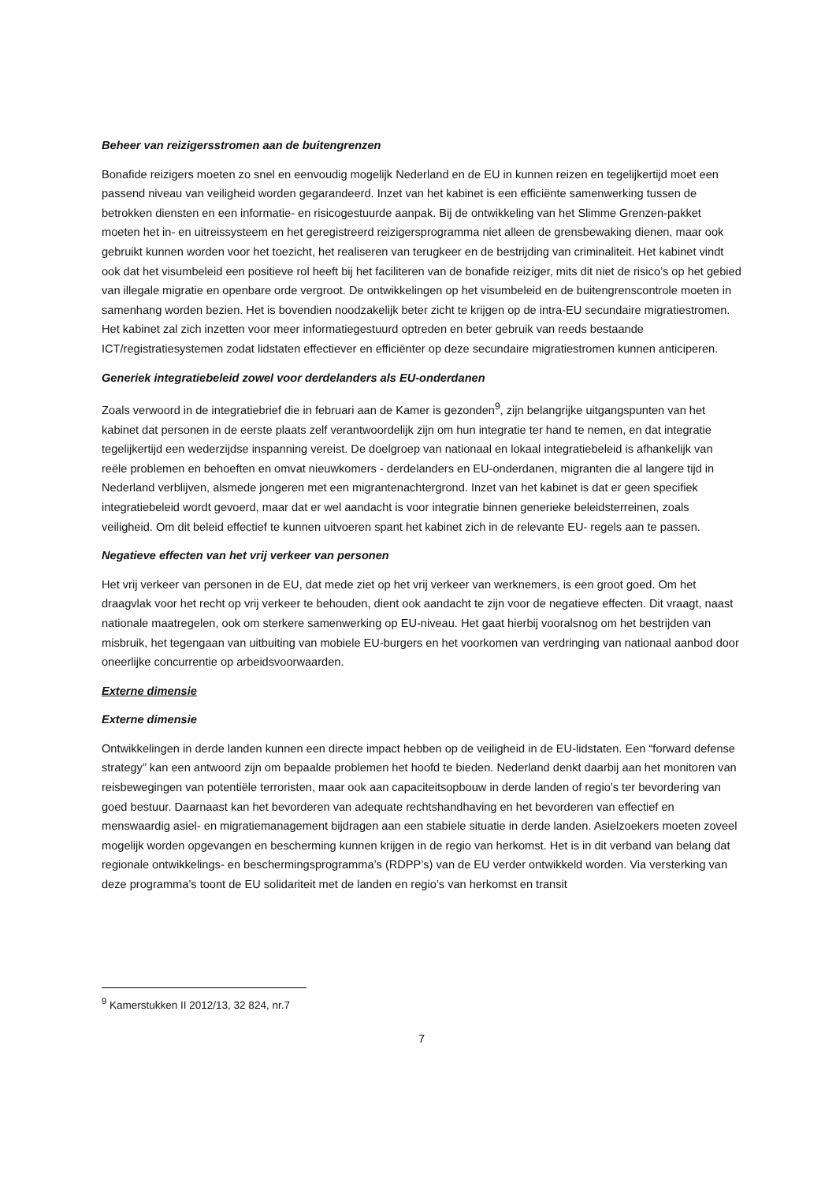Beheer van reizigersstromen aan de buitengrenzen
Bonafide reizigers moeten zo snel en eenvoudig mogelijk Nederland en de EU in kunnen reizen en tegelijkertijd moet een passend niveau van veiligheid worden gegarandeerd. Inzet van het kabinet is een efficiënte samenwerking tussen de betrokken diensten en een informatie- en risicogestuurde aanpak. Bij de ontwikkeling van het Slimme Grenzen-pakket moeten het in- en uitreissysteem en het geregistreerd reizigersprogramma niet alleen de grensbewaking dienen, maar ook gebruikt kunnen worden voor het toezicht, het realiseren van terugkeer en de bestrijding van criminaliteit. Het kabinet vindt ook dat het visumbeleid een positieve rol heeft bij het faciliteren van de bonafide reiziger, mits dit niet de risico’s op het gebied van illegale migratie en openbare orde vergroot. De ontwikkelingen op het visumbeleid en de buitengrenscontrole moeten in samenhang worden bezien. Het is bovendien noodzakelijk beter zicht te krijgen op de intra-EU secundaire migratiestromen. Het kabinet zal zich inzetten voor meer informatiegestuurd optreden en beter gebruik van reeds bestaande ICT/registratiesystemen zodat lidstaten effectiever en efficiënter op deze secundaire migratiestromen kunnen anticiperen.
Generiek integratiebeleid zowel voor derdelanders als EU-onderdanen
Zoals verwoord in de integratiebrief die in februari aan de Kamer is gezonden<sup>9</sup>, zijn belangrijke uitgangspunten van het kabinet dat personen in de eerste plaats zelf verantwoordelijk zijn om hun integratie ter hand te nemen, en dat integratie tegelijkertijd een wederzijdse inspanning vereist. De doelgroep van nationaal en lokaal integratiebeleid is afhankelijk van reële problemen en behoeften en omvat nieuwkomers - derdelanders en EU-onderdanen, migranten die al langere tijd in Nederland verblijven, alsmede jongeren met een migrantenachtergrond. Inzet van het kabinet is dat er geen specifiek integratiebeleid wordt gevoerd, maar dat er wel aandacht is voor integratie binnen generieke beleidsterreinen, zoals veiligheid. Om dit beleid effectief te kunnen uitvoeren spant het kabinet zich in de relevante EU- regels aan te passen.
Negatieve effecten van het vrij verkeer van personen
Het vrij verkeer van personen in de EU, dat mede ziet op het vrij verkeer van werknemers, is een groot goed. Om het draagvlak voor het recht op vrij verkeer te behouden, dient ook aandacht te zijn voor de negatieve effecten. Dit vraagt, naast nationale maatregelen, ook om sterkere samenwerking op EU-niveau. Het gaat hierbij vooralsnog om het bestrijden van misbruik, het tegengaan van uitbuiting van mobiele EU-burgers en het voorkomen van verdringing van nationaal aanbod door oneerlijke concurrentie op arbeidsvoorwaarden.
Externe dimensie
Externe dimensie
Ontwikkelingen in derde landen kunnen een directe impact hebben op de veiligheid in de EU-lidstaten. Een “forward defense strategy” kan een antwoord zijn om bepaalde problemen het hoofd te bieden. Nederland denkt daarbij aan het monitoren van reisbewegingen van potentiële terroristen, maar ook aan capaciteitsopbouw in derde landen of regio’s ter bevordering van goed bestuur. Daarnaast kan het bevorderen van adequate rechtshandhaving en het bevorderen van effectief en menswaardig asiel- en migratiemanagement bijdragen aan een stabiele situatie in derde landen. Asielzoekers moeten zoveel mogelijk worden opgevangen en bescherming kunnen krijgen in de regio van herkomst. Het is in dit verband van belang dat regionale ontwikkelings- en beschermingsprogramma’s (RDPP’s) van de EU verder ontwikkeld worden. Via versterking van deze programma’s toont de EU solidariteit met de landen en regio’s van herkomst en transit
<sup>9</sup> Kamerstukken II 2012/13, 32 824, nr.7
7